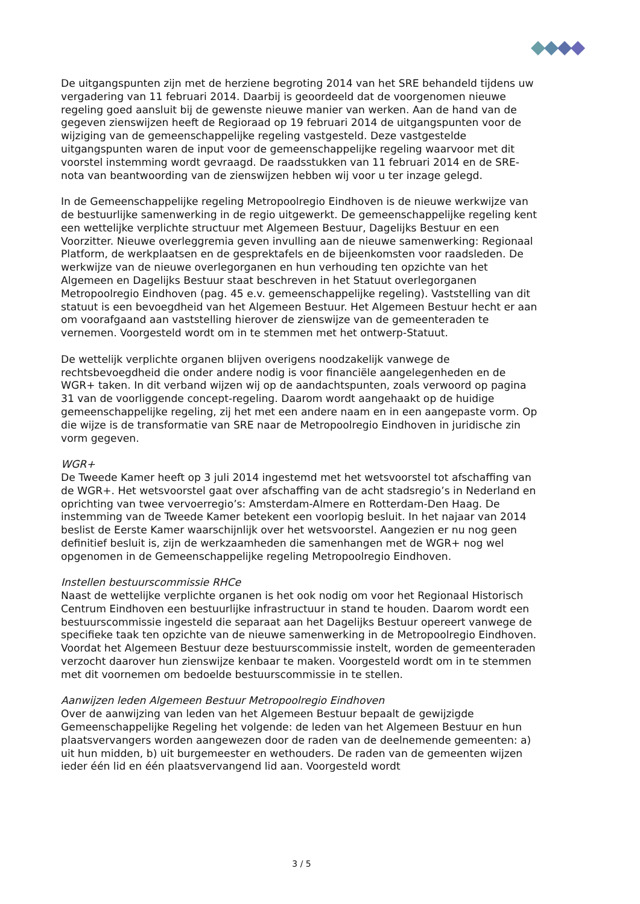De uitgangspunten zijn met de herziene begroting 2014 van het SRE behandeld tijdens uw vergadering van 11 februari 2014. Daarbij is geoordeeld dat de voorgenomen nieuwe regeling goed aansluit bij de gewenste nieuwe manier van werken. Aan de hand van de gegeven zienswijzen heeft de Regioraad op 19 februari 2014 de uitgangspunten voor de wijziging van de gemeenschappelijke regeling vastgesteld. Deze vastgestelde uitgangspunten waren de input voor de gemeenschappelijke regeling waarvoor met dit voorstel instemming wordt gevraagd. De raadsstukken van 11 februari 2014 en de SRE-nota van beantwoording van de zienswijzen hebben wij voor u ter inzage gelegd.
In de Gemeenschappelijke regeling Metropoolregio Eindhoven is de nieuwe werkwijze van de bestuurlijke samenwerking in de regio uitgewerkt. De gemeenschappelijke regeling kent een wettelijke verplichte structuur met Algemeen Bestuur, Dagelijks Bestuur en een Voorzitter. Nieuwe overleggremia geven invulling aan de nieuwe samenwerking: Regionaal Platform, de werkplaatsen en de gesprektafels en de bijeenkomsten voor raadsleden. De werkwijze van de nieuwe overlegorganen en hun verhouding ten opzichte van het Algemeen en Dagelijks Bestuur staat beschreven in het Statuut overlegorganen Metropoolregio Eindhoven (pag. 45 e.v. gemeenschappelijke regeling). Vaststelling van dit statuut is een bevoegdheid van het Algemeen Bestuur. Het Algemeen Bestuur hecht er aan om voorafgaand aan vaststelling hierover de zienswijze van de gemeenteraden te vernemen. Voorgesteld wordt om in te stemmen met het ontwerp-Statuut.
De wettelijk verplichte organen blijven overigens noodzakelijk vanwege de rechtsbevoegdheid die onder andere nodig is voor financiële aangelegenheden en de WGR+ taken. In dit verband wijzen wij op de aandachtspunten, zoals verwoord op pagina 31 van de voorliggende concept-regeling. Daarom wordt aangehaakt op de huidige gemeenschappelijke regeling, zij het met een andere naam en in een aangepaste vorm. Op die wijze is de transformatie van SRE naar de Metropoolregio Eindhoven in juridische zin vorm gegeven.
WGR+
De Tweede Kamer heeft op 3 juli 2014 ingestemd met het wetsvoorstel tot afschaffing van de WGR+. Het wetsvoorstel gaat over afschaffing van de acht stadsregio’s in Nederland en oprichting van twee vervoerregio’s: Amsterdam-Almere en Rotterdam-Den Haag. De instemming van de Tweede Kamer betekent een voorlopig besluit. In het najaar van 2014 beslist de Eerste Kamer waarschijnlijk over het wetsvoorstel. Aangezien er nu nog geen definitief besluit is, zijn de werkzaamheden die samenhangen met de WGR+ nog wel opgenomen in de Gemeenschappelijke regeling Metropoolregio Eindhoven.
Instellen bestuurscommissie RHCe
Naast de wettelijke verplichte organen is het ook nodig om voor het Regionaal Historisch Centrum Eindhoven een bestuurlijke infrastructuur in stand te houden. Daarom wordt een bestuurscommissie ingesteld die separaat aan het Dagelijks Bestuur opereert vanwege de specifieke taak ten opzichte van de nieuwe samenwerking in de Metropoolregio Eindhoven. Voordat het Algemeen Bestuur deze bestuurscommissie instelt, worden de gemeenteraden verzocht daarover hun zienswijze kenbaar te maken. Voorgesteld wordt om in te stemmen met dit voornemen om bedoelde bestuurscommissie in te stellen.
Aanwijzen leden Algemeen Bestuur Metropoolregio Eindhoven
Over de aanwijzing van leden van het Algemeen Bestuur bepaalt de gewijzigde Gemeenschappelijke Regeling het volgende: de leden van het Algemeen Bestuur en hun plaatsvervangers worden aangewezen door de raden van de deelnemende gemeenten: a) uit hun midden, b) uit burgemeester en wethouders. De raden van de gemeenten wijzen ieder één lid en één plaatsvervangend lid aan. Voorgesteld wordt
3 / 5